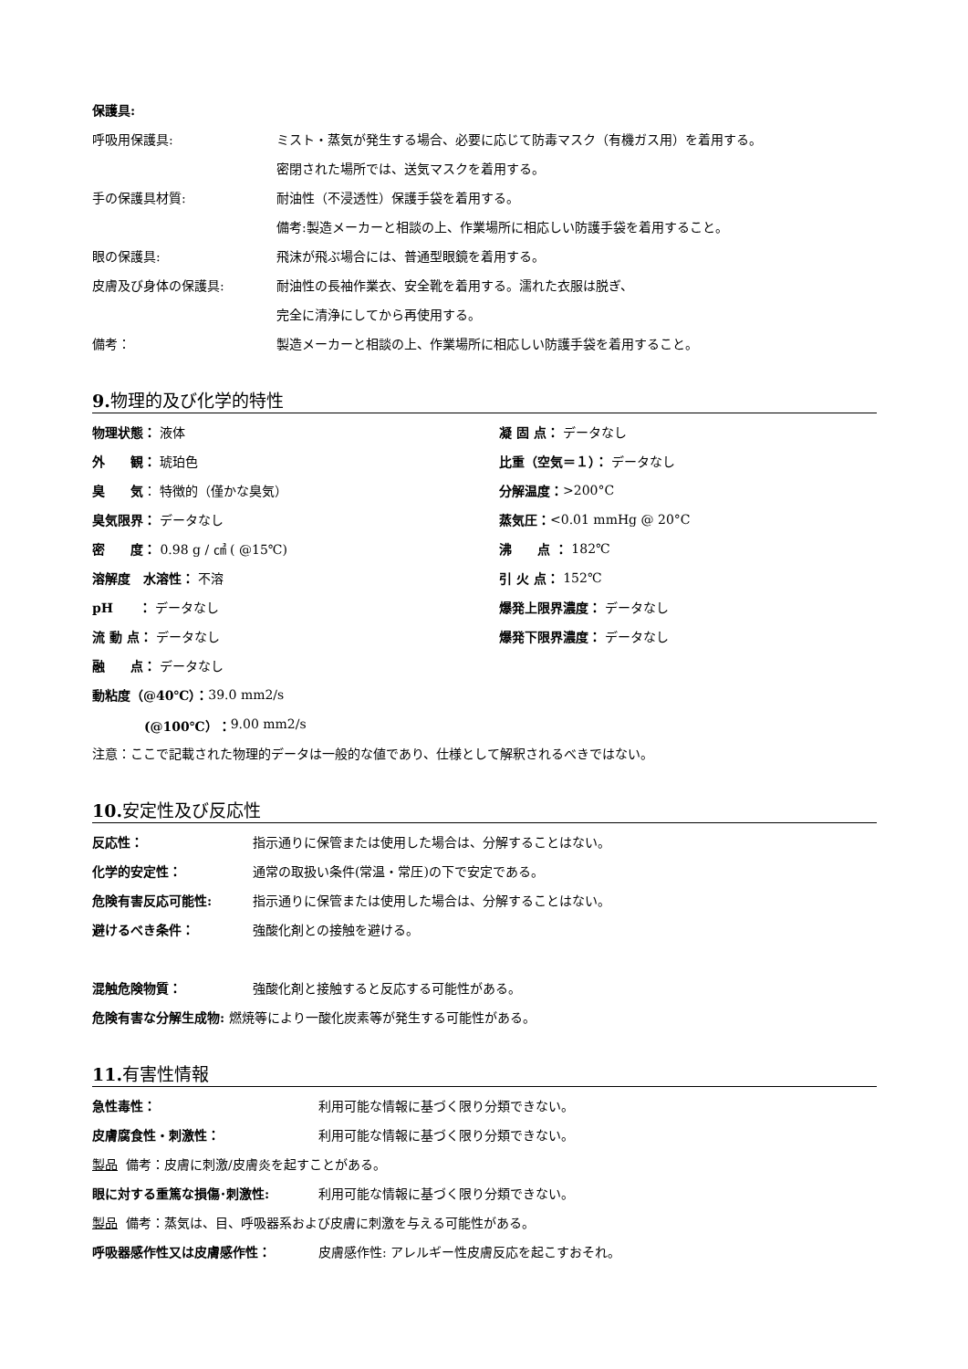保護具:
呼吸用保護具: ミスト・蒸気が発生する場合、必要に応じて防毒マスク（有機ガス用）を着用する。
密閉された場所では、送気マスクを着用する。
手の保護具材質: 耐油性（不浸透性）保護手袋を着用する。
備考:製造メーカーと相談の上、作業場所に相応しい防護手袋を着用すること。
眼の保護具: 飛沫が飛ぶ場合には、普通型眼鏡を着用する。
皮膚及び身体の保護具: 耐油性の長袖作業衣、安全靴を着用する。濡れた衣服は脱ぎ、
完全に清浄にしてから再使用する。
備考： 製造メーカーと相談の上、作業場所に相応しい防護手袋を着用すること。
9. 物理的及び化学的特性
物理状態： 液体
外　　観： 琥珀色
臭　　気 ： 特徴的（僅かな臭気）
臭気限界： データなし
密　　度： 0.98 g / ㎤ ( @15℃)
溶解度　水溶性： 不溶
pH　　： データなし
流 動 点： データなし
融　　点： データなし
動粘度（@40℃）： 39.0 mm2/s
(@100℃）： 9.00 mm2/s
凝 固 点： データなし
比重（空気＝１）： データなし
分解温度： >200°C
蒸気圧： <0.01 mmHg @ 20°C
沸　　点 ： 182℃
引 火 点： 152℃
爆発上限界濃度： データなし
爆発下限界濃度： データなし
注意：ここで記載された物理的データは一般的な値であり、仕様として解釈されるべきではない。
10. 安定性及び反応性
反応性： 指示通りに保管または使用した場合は、分解することはない。
化学的安定性： 通常の取扱い条件(常温・常圧)の下で安定である。
危険有害反応可能性: 指示通りに保管または使用した場合は、分解することはない。
避けるべき条件： 強酸化剤との接触を避ける。
混触危険物質： 強酸化剤と接触すると反応する可能性がある。
危険有害な分解生成物: 燃焼等により一酸化炭素等が発生する可能性がある。
11. 有害性情報
急性毒性： 利用可能な情報に基づく限り分類できない。
皮膚腐食性・刺激性： 利用可能な情報に基づく限り分類できない。
製品 備考：皮膚に刺激/皮膚炎を起すことがある。
眼に対する重篤な損傷･刺激性: 利用可能な情報に基づく限り分類できない。
製品 備考：蒸気は、目、呼吸器系および皮膚に刺激を与える可能性がある。
呼吸器感作性又は皮膚感作性： 皮膚感作性: アレルギー性皮膚反応を起こすおそれ。